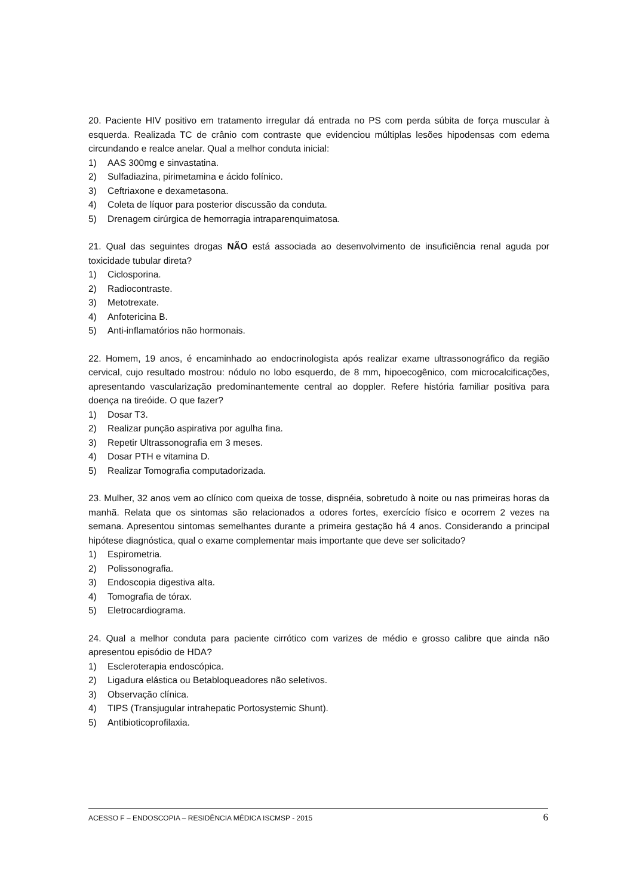20. Paciente HIV positivo em tratamento irregular dá entrada no PS com perda súbita de força muscular à esquerda. Realizada TC de crânio com contraste que evidenciou múltiplas lesões hipodensas com edema circundando e realce anelar. Qual a melhor conduta inicial:
1) AAS 300mg e sinvastatina.
2) Sulfadiazina, pirimetamina e ácido folínico.
3) Ceftriaxone e dexametasona.
4) Coleta de líquor para posterior discussão da conduta.
5) Drenagem cirúrgica de hemorragia intraparenquimatosa.
21. Qual das seguintes drogas NÃO está associada ao desenvolvimento de insuficiência renal aguda por toxicidade tubular direta?
1) Ciclosporina.
2) Radiocontraste.
3) Metotrexate.
4) Anfotericina B.
5) Anti-inflamatórios não hormonais.
22. Homem, 19 anos, é encaminhado ao endocrinologista após realizar exame ultrassonográfico da região cervical, cujo resultado mostrou: nódulo no lobo esquerdo, de 8 mm, hipoecogênico, com microcalcificações, apresentando vascularização predominantemente central ao doppler. Refere história familiar positiva para doença na tireóide. O que fazer?
1) Dosar T3.
2) Realizar punção aspirativa por agulha fina.
3) Repetir Ultrassonografia em 3 meses.
4) Dosar PTH e vitamina D.
5) Realizar Tomografia computadorizada.
23. Mulher, 32 anos vem ao clínico com queixa de tosse, dispnéia, sobretudo à noite ou nas primeiras horas da manhã. Relata que os sintomas são relacionados a odores fortes, exercício físico e ocorrem 2 vezes na semana. Apresentou sintomas semelhantes durante a primeira gestação há 4 anos. Considerando a principal hipótese diagnóstica, qual o exame complementar mais importante que deve ser solicitado?
1) Espirometria.
2) Polissonografia.
3) Endoscopia digestiva alta.
4) Tomografia de tórax.
5) Eletrocardiograma.
24. Qual a melhor conduta para paciente cirrótico com varizes de médio e grosso calibre que ainda não apresentou episódio de HDA?
1) Escleroterapia endoscópica.
2) Ligadura elástica ou Betabloqueadores não seletivos.
3) Observação clínica.
4) TIPS (Transjugular intrahepatic Portosystemic Shunt).
5) Antibioticoprofilaxia.
ACESSO F – ENDOSCOPIA – RESIDÊNCIA MÉDICA ISCMSP - 2015 6